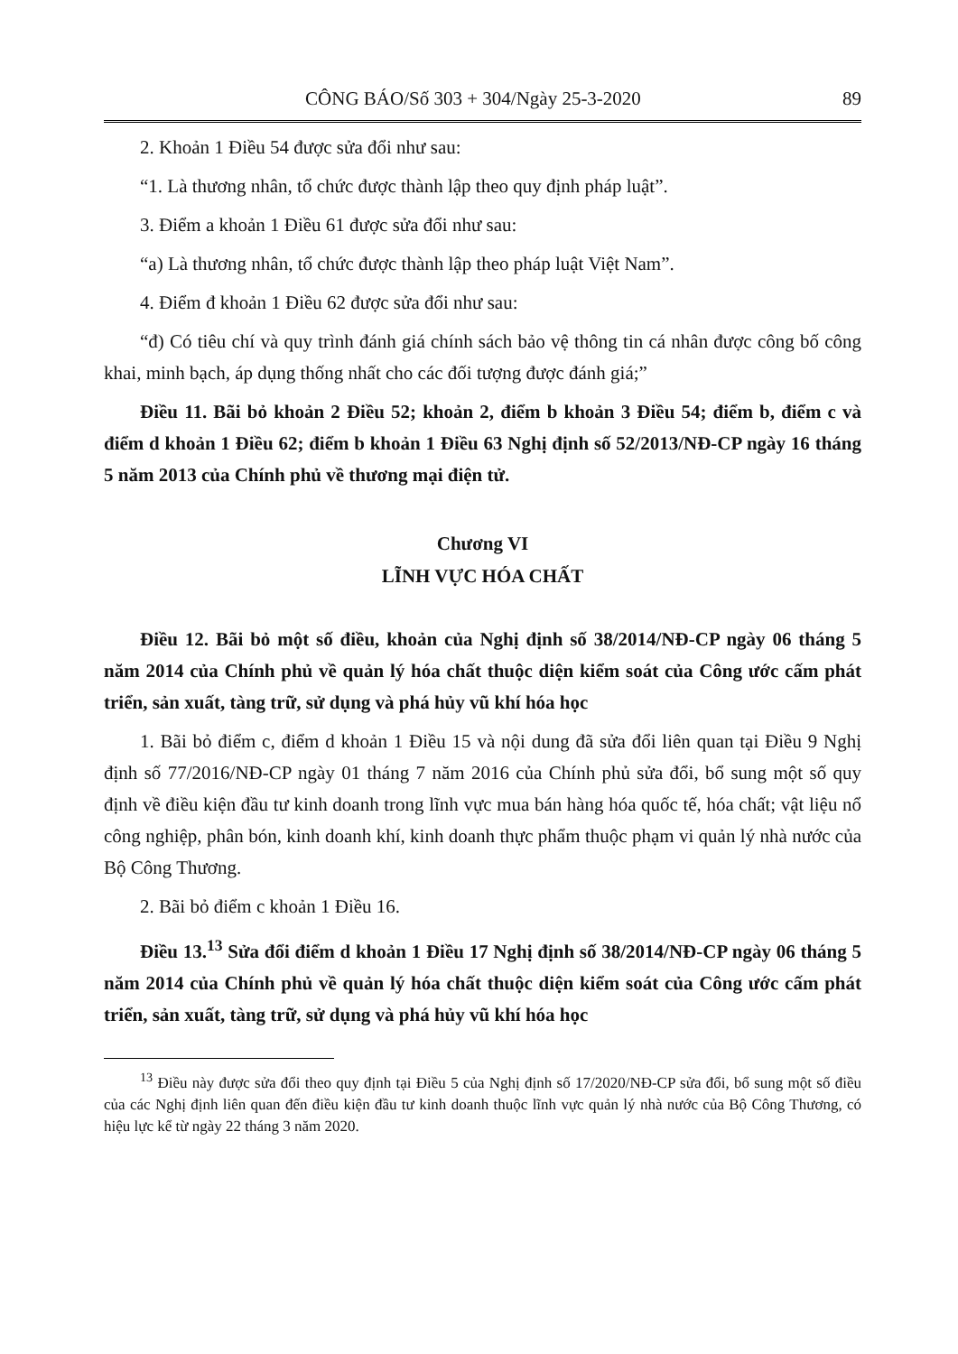CÔNG BÁO/Số 303 + 304/Ngày 25-3-2020 89
2. Khoản 1 Điều 54 được sửa đổi như sau:
“1. Là thương nhân, tổ chức được thành lập theo quy định pháp luật”.
3. Điểm a khoản 1 Điều 61 được sửa đổi như sau:
“a) Là thương nhân, tổ chức được thành lập theo pháp luật Việt Nam”.
4. Điểm đ khoản 1 Điều 62 được sửa đổi như sau:
“đ) Có tiêu chí và quy trình đánh giá chính sách bảo vệ thông tin cá nhân được công bố công khai, minh bạch, áp dụng thống nhất cho các đối tượng được đánh giá;”
Điều 11. Bãi bỏ khoản 2 Điều 52; khoản 2, điểm b khoản 3 Điều 54; điểm b, điểm c và điểm d khoản 1 Điều 62; điểm b khoản 1 Điều 63 Nghị định số 52/2013/NĐ-CP ngày 16 tháng 5 năm 2013 của Chính phủ về thương mại điện tử.
Chương VI
LĨNH VỰC HÓA CHẤT
Điều 12. Bãi bỏ một số điều, khoản của Nghị định số 38/2014/NĐ-CP ngày 06 tháng 5 năm 2014 của Chính phủ về quản lý hóa chất thuộc diện kiểm soát của Công ước cấm phát triển, sản xuất, tàng trữ, sử dụng và phá hủy vũ khí hóa học
1. Bãi bỏ điểm c, điểm d khoản 1 Điều 15 và nội dung đã sửa đổi liên quan tại Điều 9 Nghị định số 77/2016/NĐ-CP ngày 01 tháng 7 năm 2016 của Chính phủ sửa đổi, bổ sung một số quy định về điều kiện đầu tư kinh doanh trong lĩnh vực mua bán hàng hóa quốc tế, hóa chất; vật liệu nổ công nghiệp, phân bón, kinh doanh khí, kinh doanh thực phẩm thuộc phạm vi quản lý nhà nước của Bộ Công Thương.
2. Bãi bỏ điểm c khoản 1 Điều 16.
Điều 13.<sup>13</sup> Sửa đổi điểm d khoản 1 Điều 17 Nghị định số 38/2014/NĐ-CP ngày 06 tháng 5 năm 2014 của Chính phủ về quản lý hóa chất thuộc diện kiểm soát của Công ước cấm phát triển, sản xuất, tàng trữ, sử dụng và phá hủy vũ khí hóa học
<sup>13</sup> Điều này được sửa đổi theo quy định tại Điều 5 của Nghị định số 17/2020/NĐ-CP sửa đổi, bổ sung một số điều của các Nghị định liên quan đến điều kiện đầu tư kinh doanh thuộc lĩnh vực quản lý nhà nước của Bộ Công Thương, có hiệu lực kể từ ngày 22 tháng 3 năm 2020.